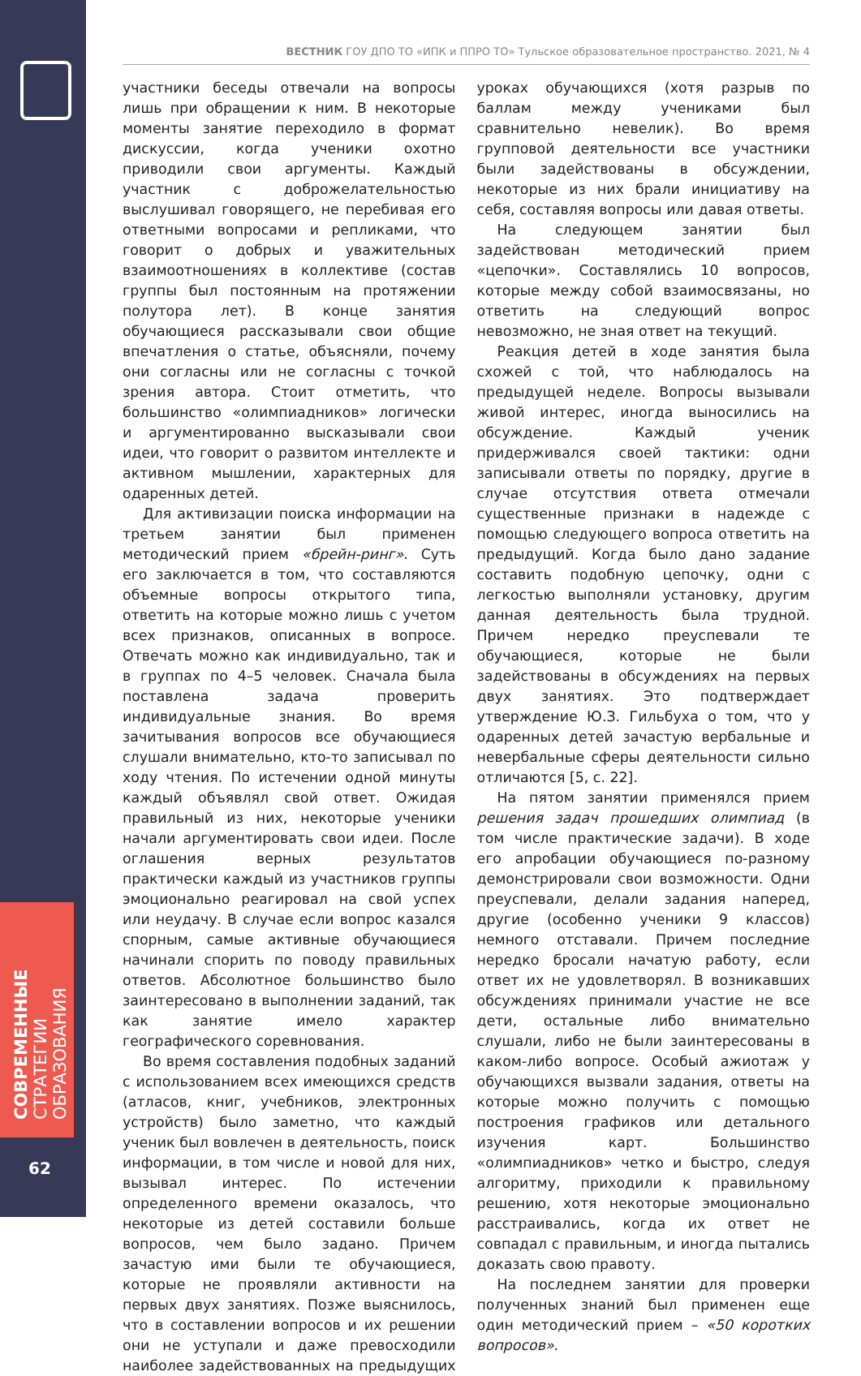СОВРЕМЕННЫЕ
СТРАТЕГИИ ОБРАЗОВАНИЯ
62
ВЕСТНИК ГОУ ДПО ТО «ИПК и ППРО ТО» Тульское образовательное пространство. 2021, № 4
участники беседы отвечали на вопросы лишь при обращении к ним. В некоторые моменты занятие переходило в формат дискуссии, когда ученики охотно приводили свои аргументы. Каждый участник с доброжелательностью выслушивал говорящего, не перебивая его ответными вопросами и репликами, что говорит о добрых и уважительных взаимоотношениях в коллективе (состав группы был постоянным на протяжении полутора лет). В конце занятия обучающиеся рассказывали свои общие впечатления о статье, объясняли, почему они согласны или не согласны с точкой зрения автора. Стоит отметить, что большинство «олимпиадников» логически и аргументированно высказывали свои идеи, что говорит о развитом интеллекте и активном мышлении, характерных для одаренных детей.
Для активизации поиска информации на третьем занятии был применен методический прием «брейн-ринг». Суть его заключается в том, что составляются объемные вопросы открытого типа, ответить на которые можно лишь с учетом всех признаков, описанных в вопросе. Отвечать можно как индивидуально, так и в группах по 4–5 человек. Сначала была поставлена задача проверить индивидуальные знания. Во время зачитывания вопросов все обучающиеся слушали внимательно, кто-то записывал по ходу чтения. По истечении одной минуты каждый объявлял свой ответ. Ожидая правильный из них, некоторые ученики начали аргументировать свои идеи. После оглашения верных результатов практически каждый из участников группы эмоционально реагировал на свой успех или неудачу. В случае если вопрос казался спорным, самые активные обучающиеся начинали спорить по поводу правильных ответов. Абсолютное большинство было заинтересовано в выполнении заданий, так как занятие имело характер географического соревнования.
Во время составления подобных заданий с использованием всех имеющихся средств (атласов, книг, учебников, электронных устройств) было заметно, что каждый ученик был вовлечен в деятельность, поиск информации, в том числе и новой для них, вызывал интерес. По истечении определенного времени оказалось, что некоторые из детей составили больше вопросов, чем было задано. Причем зачастую ими были те обучающиеся, которые не проявляли активности на первых двух занятиях. Позже выяснилось, что в составлении вопросов и их решении они не уступали и даже превосходили наиболее задействованных на предыдущих уроках обучающихся (хотя разрыв по баллам между учениками был сравнительно невелик). Во время групповой деятельности все участники были задействованы в обсуждении, некоторые из них брали инициативу на себя, составляя вопросы или давая ответы.
На следующем занятии был задействован методический прием «цепочки». Составлялись 10 вопросов, которые между собой взаимосвязаны, но ответить на следующий вопрос невозможно, не зная ответ на текущий.
Реакция детей в ходе занятия была схожей с той, что наблюдалось на предыдущей неделе. Вопросы вызывали живой интерес, иногда выносились на обсуждение. Каждый ученик придерживался своей тактики: одни записывали ответы по порядку, другие в случае отсутствия ответа отмечали существенные признаки в надежде с помощью следующего вопроса ответить на предыдущий. Когда было дано задание составить подобную цепочку, одни с легкостью выполняли установку, другим данная деятельность была трудной. Причем нередко преуспевали те обучающиеся, которые не были задействованы в обсуждениях на первых двух занятиях. Это подтверждает утверждение Ю.З. Гильбуха о том, что у одаренных детей зачастую вербальные и невербальные сферы деятельности сильно отличаются [5, с. 22].
На пятом занятии применялся прием решения задач прошедших олимпиад (в том числе практические задачи). В ходе его апробации обучающиеся по-разному демонстрировали свои возможности. Одни преуспевали, делали задания наперед, другие (особенно ученики 9 классов) немного отставали. Причем последние нередко бросали начатую работу, если ответ их не удовлетворял. В возникавших обсуждениях принимали участие не все дети, остальные либо внимательно слушали, либо не были заинтересованы в каком-либо вопросе. Особый ажиотаж у обучающихся вызвали задания, ответы на которые можно получить с помощью построения графиков или детального изучения карт. Большинство «олимпиадников» четко и быстро, следуя алгоритму, приходили к правильному решению, хотя некоторые эмоционально расстраивались, когда их ответ не совпадал с правильным, и иногда пытались доказать свою правоту.
На последнем занятии для проверки полученных знаний был применен еще один методический прием – «50 коротких вопросов».